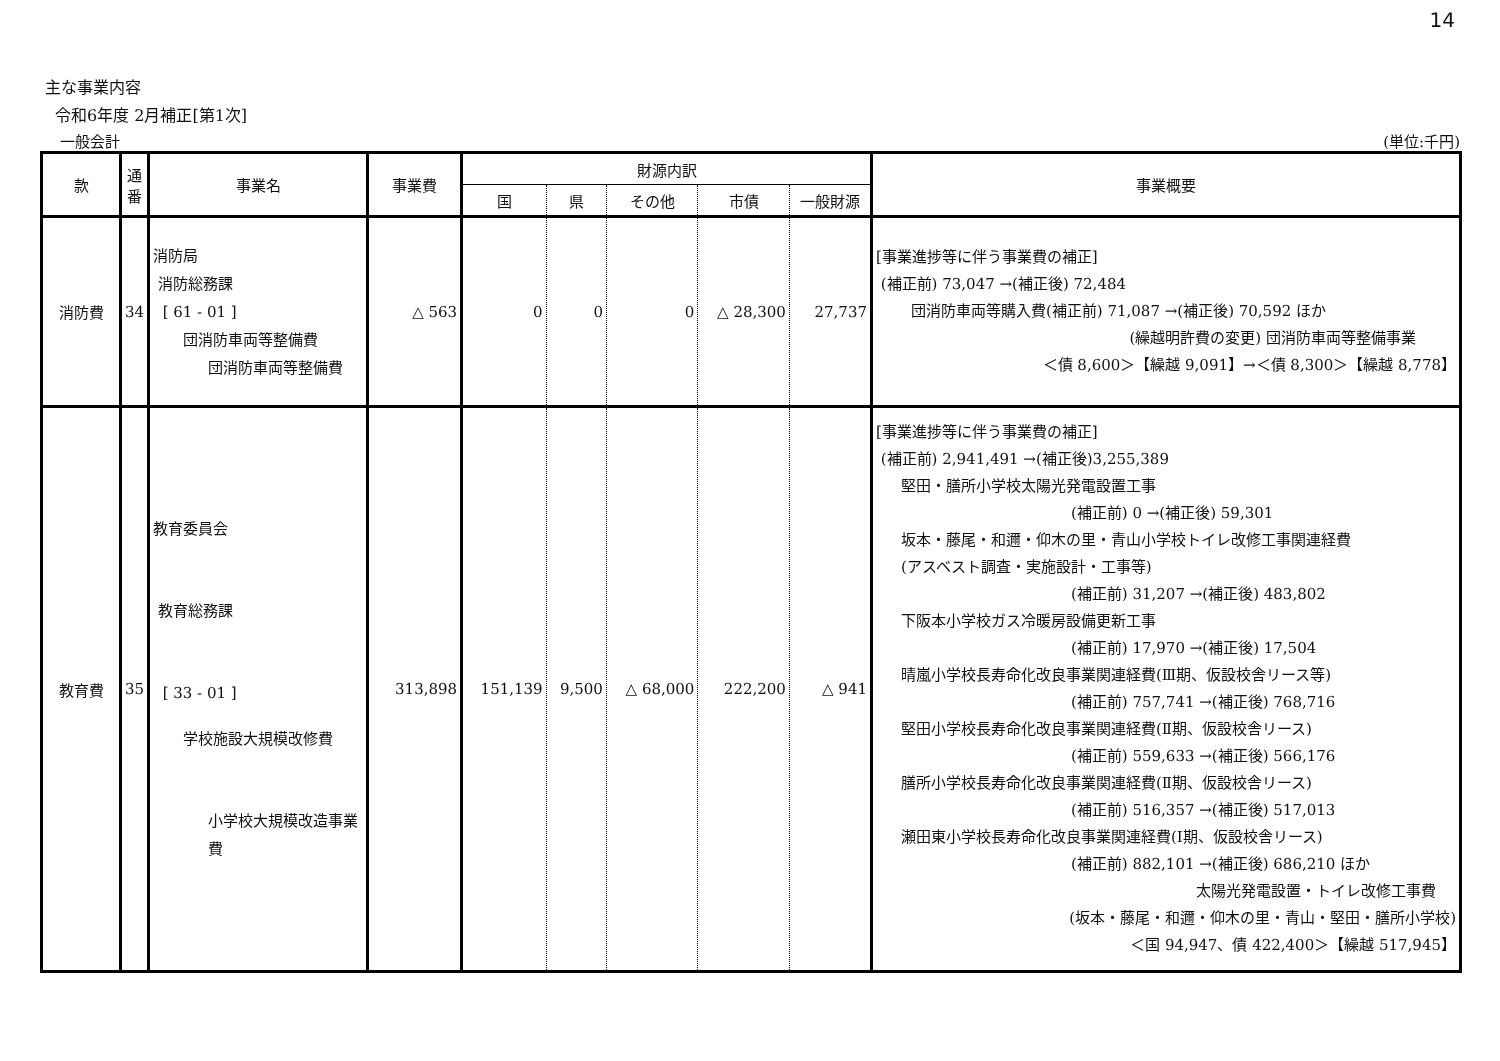14
主な事業内容
令和6年度 2月補正[第1次]
一般会計 (単位:千円)
| 款 | 通番 | 事業名 | 事業費 | 財源内訳 | | | | | 事業概要 |
| --- | --- | --- | --- | --- | --- | --- | --- | --- | --- |
| | | | | 国 | 県 | その他 | 市債 | 一般財源 | |
| 消防費 | 34 | 消防局 消防総務課 [ 61 - 01 ] 団消防車両等整備費 団消防車両等整備費 | △ 563 | 0 | 0 | 0 | △ 28,300 | 27,737 | [事業進捗等に伴う事業費の補正] (補正前) 73,047 →(補正後) 72,484 団消防車両等購入費(補正前) 71,087 →(補正後) 70,592 ほか (繰越明許費の変更) 団消防車両等整備事業 ＜債 8,600＞【繰越 9,091】→＜債 8,300＞【繰越 8,778】 |
| 教育費 | 35 | 教育委員会 教育総務課 [ 33 - 01 ] 学校施設大規模改修費 小学校大規模改造事業費 | 313,898 | 151,139 | 9,500 | △ 68,000 | 222,200 | △ 941 | [事業進捗等に伴う事業費の補正] (補正前) 2,941,491 →(補正後)3,255,389 堅田・膳所小学校太陽光発電設置工事 (補正前) 0 →(補正後) 59,301 坂本・藤尾・和邇・仰木の里・青山小学校トイレ改修工事関連経費 (アスベスト調査・実施設計・工事等) (補正前) 31,207 →(補正後) 483,802 下阪本小学校ガス冷暖房設備更新工事 (補正前) 17,970 →(補正後) 17,504 晴嵐小学校長寿命化改良事業関連経費(Ⅲ期、仮設校舎リース等) (補正前) 757,741 →(補正後) 768,716 堅田小学校長寿命化改良事業関連経費(Ⅱ期、仮設校舎リース) (補正前) 559,633 →(補正後) 566,176 膳所小学校長寿命化改良事業関連経費(Ⅱ期、仮設校舎リース) (補正前) 516,357 →(補正後) 517,013 瀬田東小学校長寿命化改良事業関連経費(Ⅰ期、仮設校舎リース) (補正前) 882,101 →(補正後) 686,210 ほか 太陽光発電設置・トイレ改修工事費 (坂本・藤尾・和邇・仰木の里・青山・堅田・膳所小学校) ＜国 94,947、債 422,400＞【繰越 517,945】 |